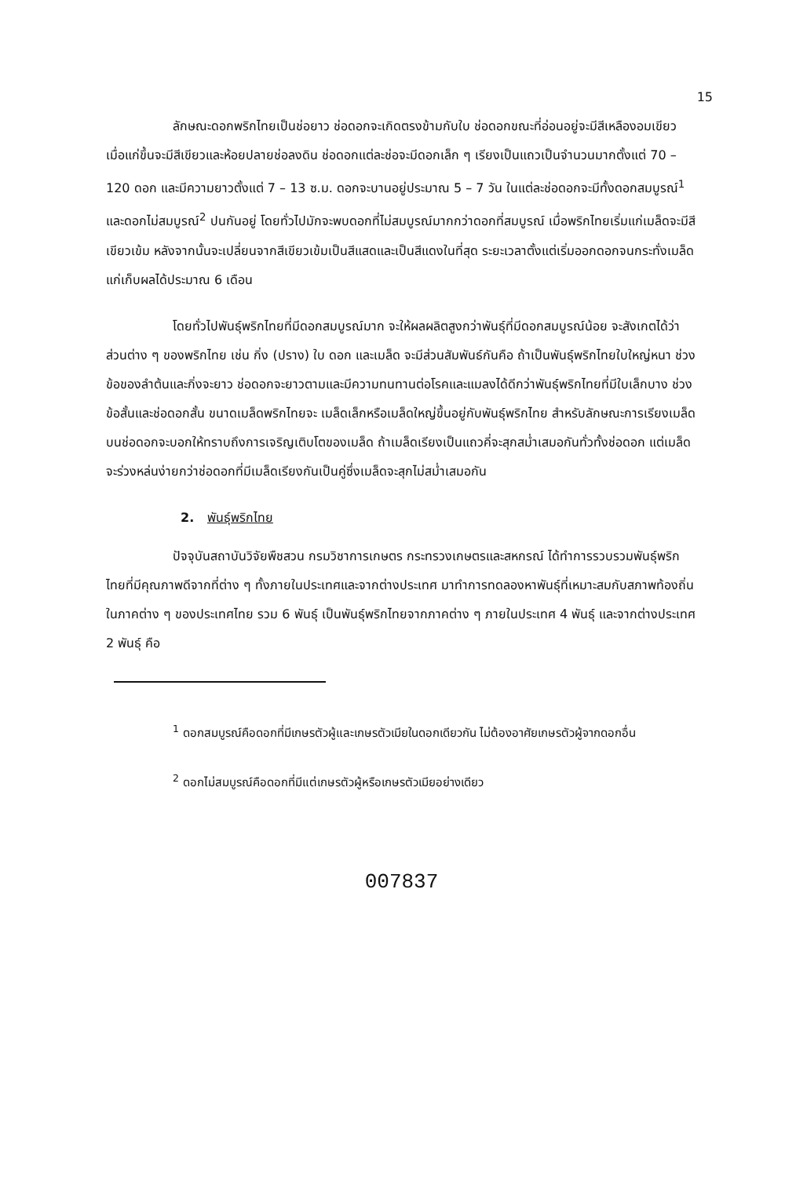15
ลักษณะดอกพริกไทยเป็นช่อยาว ช่อดอกจะเกิดตรงข้ามกับใบ ช่อดอกขณะที่อ่อนอยู่จะมีสีเหลืองอมเขียว เมื่อแก่ขึ้นจะมีสีเขียวและห้อยปลายช่อลงดิน ช่อดอกแต่ละช่อจะมีดอกเล็ก ๆ เรียงเป็นแถวเป็นจำนวนมากตั้งแต่ 70 – 120 ดอก และมีความยาวตั้งแต่ 7 – 13 ซ.ม. ดอกจะบานอยู่ประมาณ 5 – 7 วัน ในแต่ละช่อดอกจะมีทั้งดอกสมบูรณ์<sup>1</sup> และดอกไม่สมบูรณ์<sup>2</sup> ปนกันอยู่ โดยทั่วไปมักจะพบดอกที่ไม่สมบูรณ์มากกว่าดอกที่สมบูรณ์ เมื่อพริกไทยเริ่มแก่เมล็ดจะมีสีเขียวเข้ม หลังจากนั้นจะเปลี่ยนจากสีเขียวเข้มเป็นสีแสดและเป็นสีแดงในที่สุด ระยะเวลาตั้งแต่เริ่มออกดอกจนกระทั่งเมล็ดแก่เก็บผลได้ประมาณ 6 เดือน
โดยทั่วไปพันธุ์พริกไทยที่มีดอกสมบูรณ์มาก จะให้ผลผลิตสูงกว่าพันธุ์ที่มีดอกสมบูรณ์น้อย จะสังเกตได้ว่าส่วนต่าง ๆ ของพริกไทย เช่น กิ่ง (ปราง) ใบ ดอก และเมล็ด จะมีส่วนสัมพันธ์กันคือ ถ้าเป็นพันธุ์พริกไทยใบใหญ่หนา ช่วงข้อของลำต้นและกิ่งจะยาว ช่อดอกจะยาวตามและมีความทนทานต่อโรคและแมลงได้ดีกว่าพันธุ์พริกไทยที่มีใบเล็กบาง ช่วงข้อสั้นและช่อดอกสั้น ขนาดเมล็ดพริกไทยจะ เมล็ดเล็กหรือเมล็ดใหญ่ขึ้นอยู่กับพันธุ์พริกไทย สำหรับลักษณะการเรียงเมล็ดบนช่อดอกจะบอกให้ทราบถึงการเจริญเติบโตของเมล็ด ถ้าเมล็ดเรียงเป็นแถวคี่จะสุกสม่ำเสมอกันทั่วทั้งช่อดอก แต่เมล็ดจะร่วงหล่นง่ายกว่าช่อดอกที่มีเมล็ดเรียงกันเป็นคู่ซึ่งเมล็ดจะสุกไม่สม่ำเสมอกัน
2. พันธุ์พริกไทย
ปัจจุบันสถาบันวิจัยพืชสวน กรมวิชาการเกษตร กระทรวงเกษตรและสหกรณ์ ได้ทำการรวบรวมพันธุ์พริกไทยที่มีคุณภาพดีจากที่ต่าง ๆ ทั้งภายในประเทศและจากต่างประเทศ มาทำการทดลองหาพันธุ์ที่เหมาะสมกับสภาพท้องถิ่นในภาคต่าง ๆ ของประเทศไทย รวม 6 พันธุ์ เป็นพันธุ์พริกไทยจากภาคต่าง ๆ ภายในประเทศ 4 พันธุ์ และจากต่างประเทศ 2 พันธุ์ คือ
<sup>1</sup> ดอกสมบูรณ์คือดอกที่มีเกษรตัวผู้และเกษรตัวเมียในดอกเดียวกัน ไม่ต้องอาศัยเกษรตัวผู้จากดอกอื่น
<sup>2</sup> ดอกไม่สมบูรณ์คือดอกที่มีแต่เกษรตัวผู้หรือเกษรตัวเมียอย่างเดียว
007837